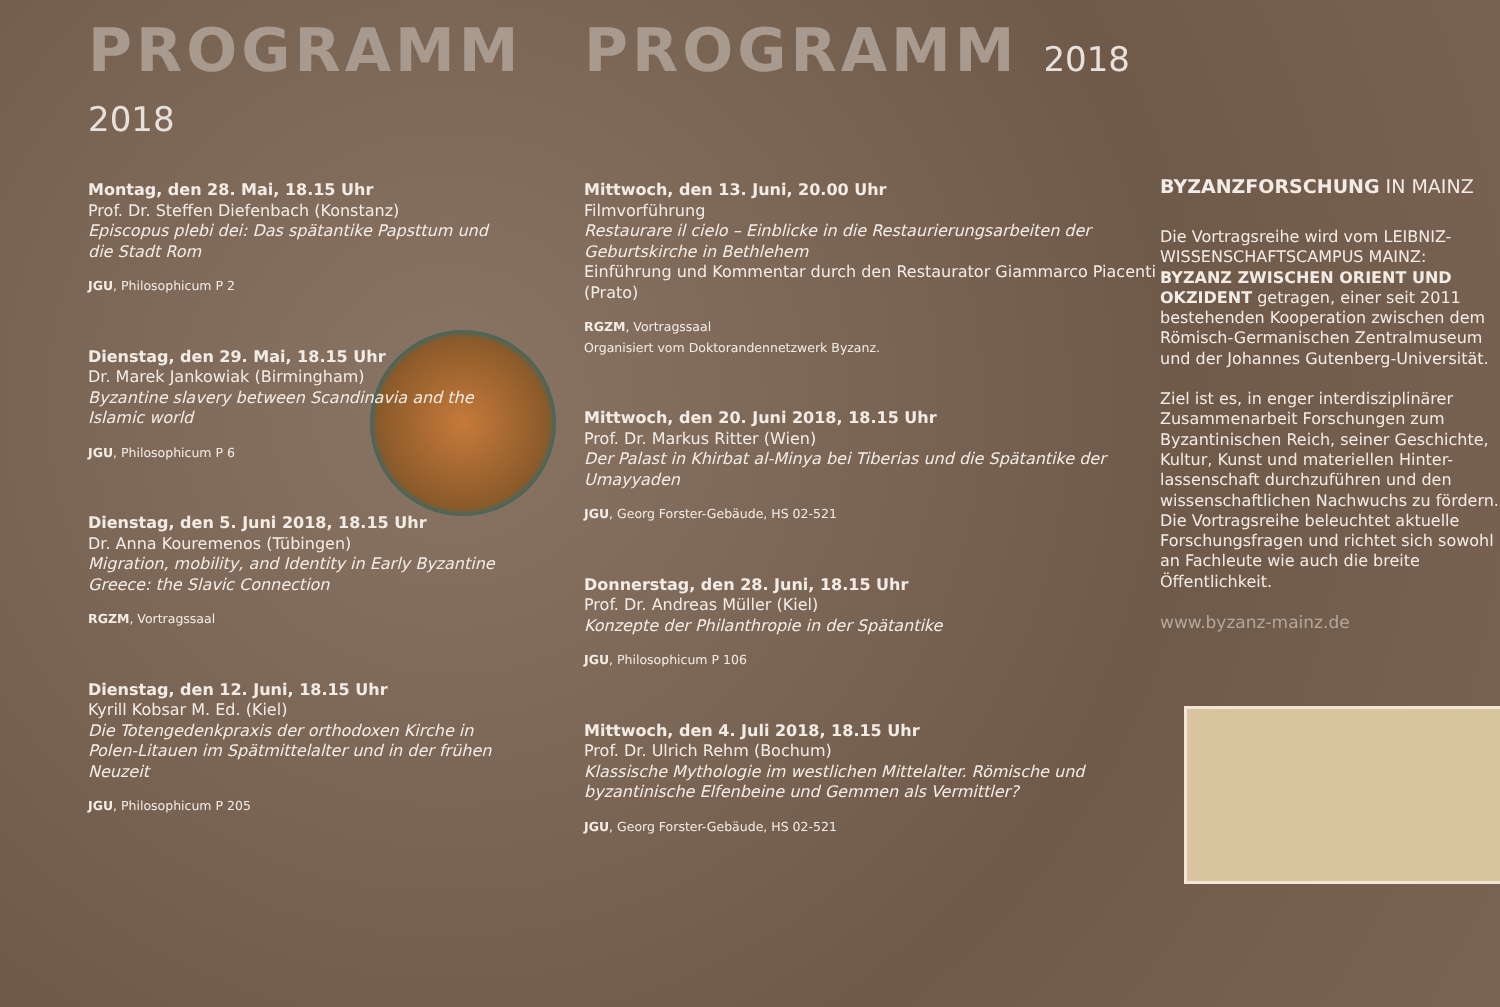PROGRAMM 2018
Montag, den 28. Mai, 18.15 Uhr
Prof. Dr. Steffen Diefenbach (Konstanz)
Episcopus plebi dei: Das spätantike Papsttum und die Stadt Rom
JGU, Philosophicum P 2
Dienstag, den 29. Mai, 18.15 Uhr
Dr. Marek Jankowiak (Birmingham)
Byzantine slavery between Scandinavia and the Islamic world
JGU, Philosophicum P 6
Dienstag, den 5. Juni 2018, 18.15 Uhr
Dr. Anna Kouremenos (Tübingen)
Migration, mobility, and Identity in Early Byzantine Greece: the Slavic Connection
RGZM, Vortragssaal
Dienstag, den 12. Juni, 18.15 Uhr
Kyrill Kobsar M. Ed. (Kiel)
Die Totengedenkpraxis der orthodoxen Kirche in Polen-Litauen im Spätmittelalter und in der frühen Neuzeit
JGU, Philosophicum P 205
PROGRAMM 2018
Mittwoch, den 13. Juni, 20.00 Uhr
Filmvorführung
Restaurare il cielo – Einblicke in die Restaurierungsarbeiten der Geburtskirche in Bethlehem
Einführung und Kommentar durch den Restaurator Giammarco Piacenti (Prato)
RGZM, Vortragssaal
Organisiert vom Doktorandennetzwerk Byzanz.
Mittwoch, den 20. Juni 2018, 18.15 Uhr
Prof. Dr. Markus Ritter (Wien)
Der Palast in Khirbat al-Minya bei Tiberias und die Spätantike der Umayyaden
JGU, Georg Forster-Gebäude, HS 02-521
Donnerstag, den 28. Juni, 18.15 Uhr
Prof. Dr. Andreas Müller (Kiel)
Konzepte der Philanthropie in der Spätantike
JGU, Philosophicum P 106
Mittwoch, den 4. Juli 2018, 18.15 Uhr
Prof. Dr. Ulrich Rehm (Bochum)
Klassische Mythologie im westlichen Mittelalter. Römische und byzantinische Elfenbeine und Gemmen als Vermittler?
JGU, Georg Forster-Gebäude, HS 02-521
BYZANZFORSCHUNG IN MAINZ
Die Vortragsreihe wird vom LEIBNIZ-WISSENSCHAFTSCAMPUS MAINZ: BYZANZ ZWISCHEN ORIENT UND OKZIDENT getragen, einer seit 2011 bestehenden Kooperation zwischen dem Römisch-Germanischen Zentralmuseum und der Johannes Gutenberg-Universität.
Ziel ist es, in enger interdisziplinärer Zusammenarbeit Forschungen zum Byzantinischen Reich, seiner Geschichte, Kultur, Kunst und materiellen Hinter-lassenschaft durchzuführen und den wissenschaftlichen Nachwuchs zu fördern. Die Vortragsreihe beleuchtet aktuelle Forschungsfragen und richtet sich sowohl an Fachleute wie auch die breite Öffentlichkeit.
www.byzanz-mainz.de